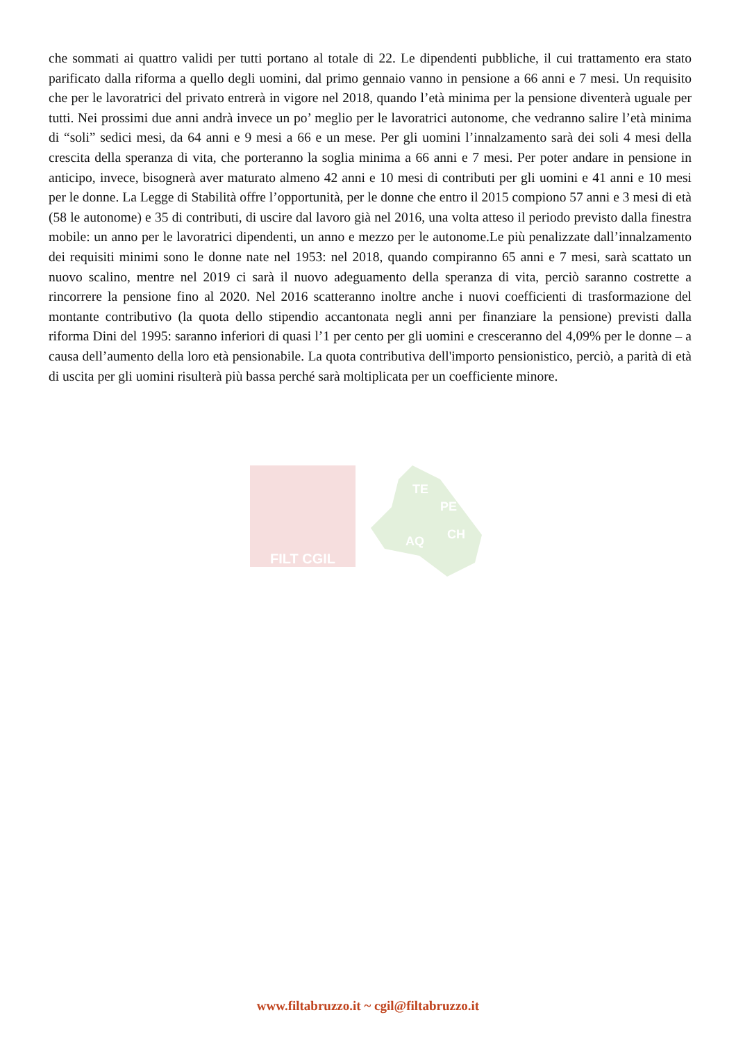che sommati ai quattro validi per tutti portano al totale di 22. Le dipendenti pubbliche, il cui trattamento era stato parificato dalla riforma a quello degli uomini, dal primo gennaio vanno in pensione a 66 anni e 7 mesi. Un requisito che per le lavoratrici del privato entrerà in vigore nel 2018, quando l’età minima per la pensione diventerà uguale per tutti. Nei prossimi due anni andrà invece un po’ meglio per le lavoratrici autonome, che vedranno salire l’età minima di “soli” sedici mesi, da 64 anni e 9 mesi a 66 e un mese. Per gli uomini l’innalzamento sarà dei soli 4 mesi della crescita della speranza di vita, che porteranno la soglia minima a 66 anni e 7 mesi. Per poter andare in pensione in anticipo, invece, bisognerà aver maturato almeno 42 anni e 10 mesi di contributi per gli uomini e 41 anni e 10 mesi per le donne. La Legge di Stabilità offre l’opportunità, per le donne che entro il 2015 compiono 57 anni e 3 mesi di età (58 le autonome) e 35 di contributi, di uscire dal lavoro già nel 2016, una volta atteso il periodo previsto dalla finestra mobile: un anno per le lavoratrici dipendenti, un anno e mezzo per le autonome.Le più penalizzate dall’innalzamento dei requisiti minimi sono le donne nate nel 1953: nel 2018, quando compiranno 65 anni e 7 mesi, sarà scattato un nuovo scalino, mentre nel 2019 ci sarà il nuovo adeguamento della speranza di vita, perciò saranno costrette a rincorrere la pensione fino al 2020. Nel 2016 scatteranno inoltre anche i nuovi coefficienti di trasformazione del montante contributivo (la quota dello stipendio accantonata negli anni per finanziare la pensione) previsti dalla riforma Dini del 1995: saranno inferiori di quasi l’1 per cento per gli uomini e cresceranno del 4,09% per le donne – a causa dell’aumento della loro età pensionabile. La quota contributiva dell'importo pensionistico, perciò, a parità di età di uscita per gli uomini risulterà più bassa perché sarà moltiplicata per un coefficiente minore.
FILT CGIL
TE
PE
AQ
CH
www.filtabruzzo.it ~ cgil@filtabruzzo.it